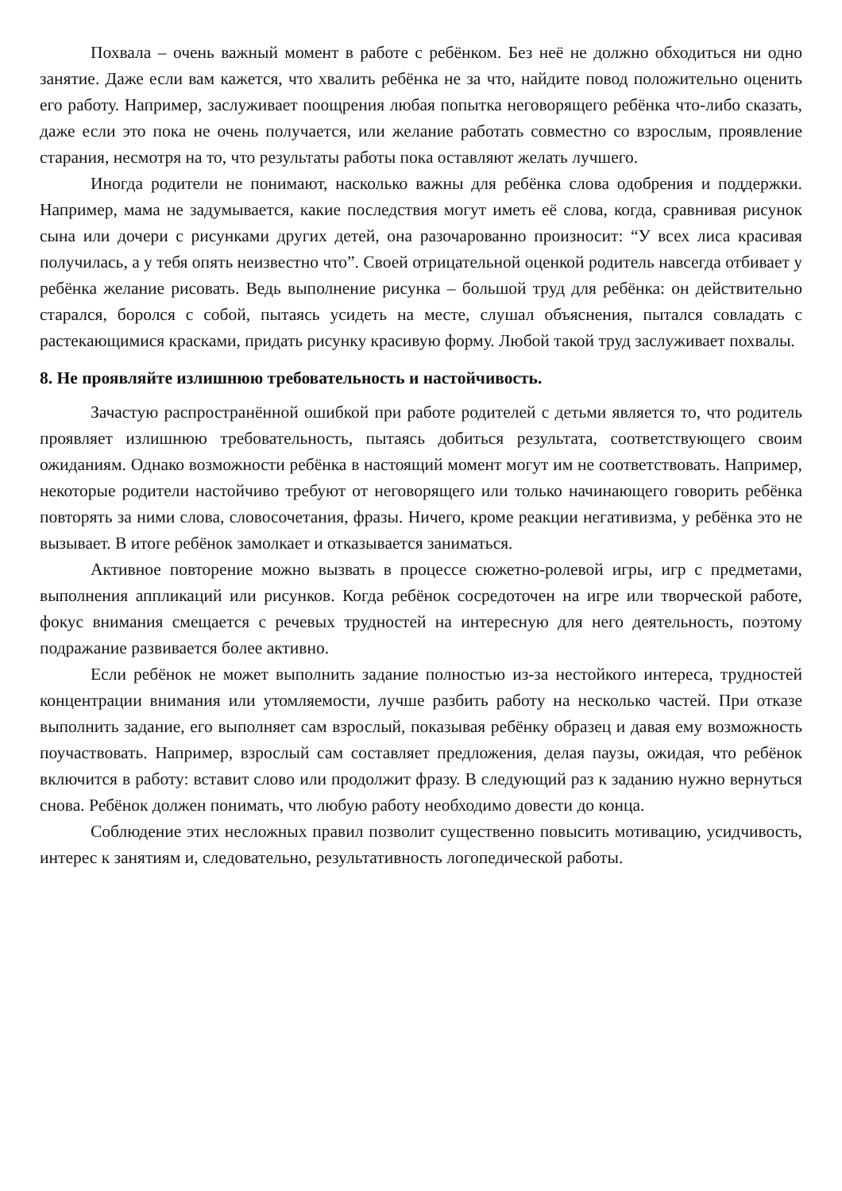Похвала – очень важный момент в работе с ребёнком. Без неё не должно обходиться ни одно занятие. Даже если вам кажется, что хвалить ребёнка не за что, найдите повод положительно оценить его работу. Например, заслуживает поощрения любая попытка неговорящего ребёнка что-либо сказать, даже если это пока не очень получается, или желание работать совместно со взрослым, проявление старания, несмотря на то, что результаты работы пока оставляют желать лучшего.
Иногда родители не понимают, насколько важны для ребёнка слова одобрения и поддержки. Например, мама не задумывается, какие последствия могут иметь её слова, когда, сравнивая рисунок сына или дочери с рисунками других детей, она разочарованно произносит: “У всех лиса красивая получилась, а у тебя опять неизвестно что”. Своей отрицательной оценкой родитель навсегда отбивает у ребёнка желание рисовать. Ведь выполнение рисунка – большой труд для ребёнка: он действительно старался, боролся с собой, пытаясь усидеть на месте, слушал объяснения, пытался совладать с растекающимися красками, придать рисунку красивую форму. Любой такой труд заслуживает похвалы.
8. Не проявляйте излишнюю требовательность и настойчивость.
Зачастую распространённой ошибкой при работе родителей с детьми является то, что родитель проявляет излишнюю требовательность, пытаясь добиться результата, соответствующего своим ожиданиям. Однако возможности ребёнка в настоящий момент могут им не соответствовать. Например, некоторые родители настойчиво требуют от неговорящего или только начинающего говорить ребёнка повторять за ними слова, словосочетания, фразы. Ничего, кроме реакции негативизма, у ребёнка это не вызывает. В итоге ребёнок замолкает и отказывается заниматься.
Активное повторение можно вызвать в процессе сюжетно-ролевой игры, игр с предметами, выполнения аппликаций или рисунков. Когда ребёнок сосредоточен на игре или творческой работе, фокус внимания смещается с речевых трудностей на интересную для него деятельность, поэтому подражание развивается более активно.
Если ребёнок не может выполнить задание полностью из-за нестойкого интереса, трудностей концентрации внимания или утомляемости, лучше разбить работу на несколько частей. При отказе выполнить задание, его выполняет сам взрослый, показывая ребёнку образец и давая ему возможность поучаствовать. Например, взрослый сам составляет предложения, делая паузы, ожидая, что ребёнок включится в работу: вставит слово или продолжит фразу. В следующий раз к заданию нужно вернуться снова. Ребёнок должен понимать, что любую работу необходимо довести до конца.
Соблюдение этих несложных правил позволит существенно повысить мотивацию, усидчивость, интерес к занятиям и, следовательно, результативность логопедической работы.